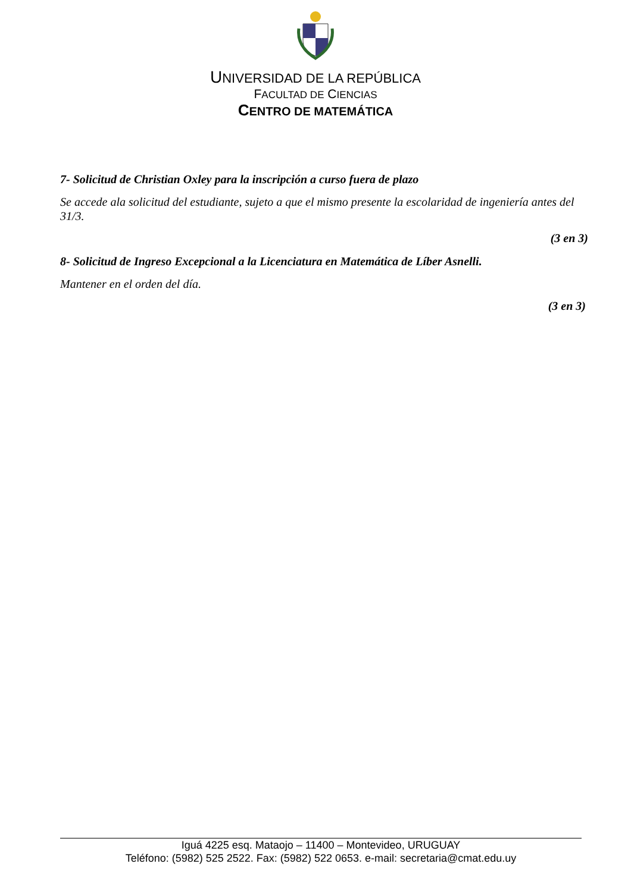UNIVERSIDAD DE LA REPÚBLICA
FACULTAD DE CIENCIAS
CENTRO DE MATEMÁTICA
7- Solicitud de Christian Oxley para la inscripción a curso fuera de plazo
Se accede ala solicitud del estudiante, sujeto a que el mismo presente la escolaridad de ingeniería antes del 31/3.
(3 en 3)
8- Solicitud de Ingreso Excepcional a la Licenciatura en Matemática de Líber Asnelli.
Mantener en el orden del día.
(3 en 3)
Iguá 4225 esq. Mataojo – 11400 – Montevideo, URUGUAY
Teléfono: (5982) 525 2522. Fax: (5982) 522 0653. e-mail: secretaria@cmat.edu.uy